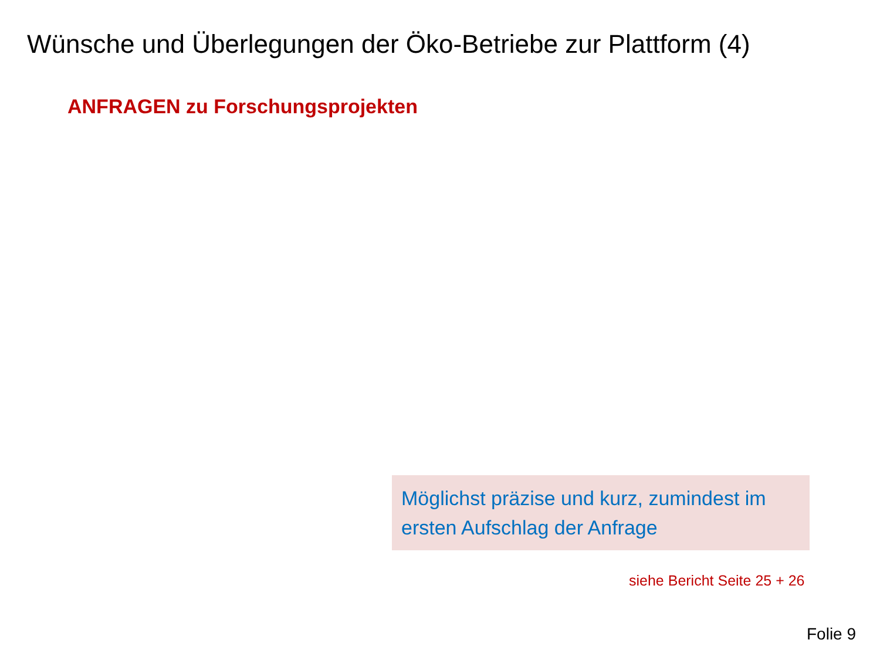Wünsche und Überlegungen der Öko-Betriebe zur Plattform (4)
ANFRAGEN zu Forschungsprojekten
Möglichst präzise und kurz, zumindest im ersten Aufschlag der Anfrage
siehe Bericht Seite 25 + 26
Folie 9